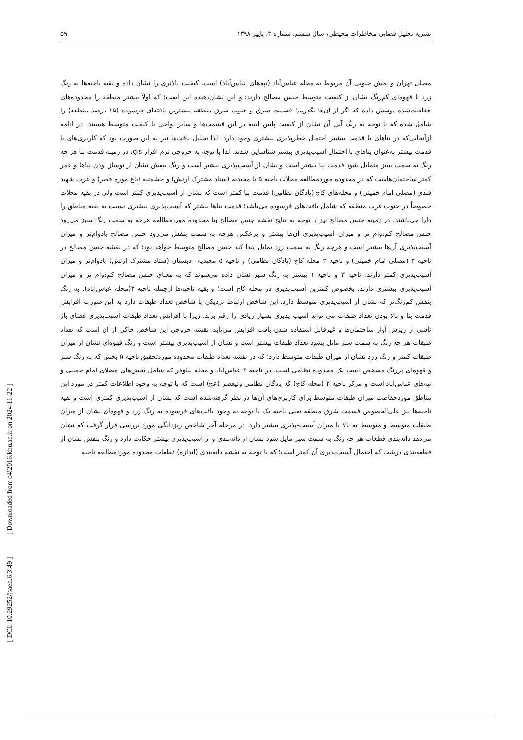نشریه تحلیل فضایی مخاطرات محیطی، سال ششم، شماره ۳، پاییز ۱۳۹۸ ۵۹
مصلی تهران و بخش جنوبی آن مربوط به محله عباس‌آباد (تپه‌های عباس‌آباد) است. کیفیت بالاتری را نشان داده و بقیه ناحیه‌ها به رنگ زرد یا قهوه‌ای کم‌رنگ نشان از کیفیت متوسط جنس مصالح دارند؛ و این نشان‌دهنده این است؛ که اولاً بیشتر منطقه را محدوده‌های حفاظت‌شده پوشش داده که اگر از آن‌ها بگذریم؛ قسمت شرق و جنوب شرق منطقه بیشترین بافته‌ای فرسوده (۱۵ درصد منطقه) را شامل شده که با توجه به رنگ آبی آن نشان از کیفیت پایین ابنیه در این قسمت‌ها و سایر نواحی با کیفیت متوسط هستند. در ادامه ازآنجایی‌که در بناهای با قدمت بیشتر احتمال خطرپذیری بیشتری وجود دارد. لذا تحلیل بافت‌ها نیز به این صورت بود که کاربری‌های با قدمت بیشتر به‌عنوان بناهای با احتمال آسیب‌پذیری بیشتر شناسایی شدند. لذا با توجه به خروجی نرم افزار gis، در زمینه قدمت بنا هر چه رنگ به سمت سبز متمایل شود قدمت بنا بیشتر است و نشان از آسیب‌پذیری بیشتر است و رنگ بنفش نشان از نوساز بودن بناها و عمر کمتر ساختمان‌هاست که در محدوده موردمطالعه محلات ناحیه ۵ یا مجیدیه (ستاد مشترک ارتش) و حشمتیه (باغ موزه قصر) و غرب شهید قندی (مصلی امام خمینی) و محله‌های کاج (پادگان نظامی) قدمت بنا کمتر است که نشان از آسیب‌پذیری کمتر است ولی در بقیه محلات خصوصاً در جنوب غرب منطقه که شامل بافت‌های فرسوده می‌باشد؛ قدمت بناها بیشتر که آسیب‌پذیری بیشتری نسبت به بقیه مناطق را دارا می‌باشند. در زمینه جنس مصالح نیز با توجه به نتایج نقشه جنس مصالح بنا محدوده موردمطالعه هرچه به سمت رنگ سبز می‌رود جنس مصالح کم‌دوام تر و میزان آسیب‌پذیری آن‌ها بیشتر و برعکس هرچه به سمت بنفش می‌رود جنس مصالح بادوام‌تر و میزان آسیب‌پذیری آن‌ها بیشتر است و هرچه رنگ به سمت زرد تمایل پیدا کند جنس مصالح متوسط خواهد بود؛ که در نقشه جنس مصالح در ناحیه ۴ (مصلی امام خمینی) و ناحیه ۲ محله کاج (پادگان نظامی) و ناحیه ۵ مجیدیه –دبستان (ستاد مشترک ارتش) بادوام‌تر و میزان آسیب‌پذیری کمتر دارند. ناحیه ۳ و ناحیه ۱ بیشتر به رنگ سبز نشان داده می‌شوند که به معنای جنس مصالح کم‌دوام تر و میزان آسیب‌پذیری بیشتری دارند. بخصوص کمترین آسیب‌پذیری در محله کاج است؛ و بقیه ناحیه‌ها ازجمله ناحیه ۲(محله عباس‌آباد). به رنگ بنفش کم‌رنگ‌تر که نشان از آسیب‌پذیری متوسط دارد. این شاخص ارتباط نزدیکی با شاخص تعداد طبقات دارد به این صورت افزایش قدمت بنا و بالا بودن تعداد طبقات می تواند آسیب پذیری بسیار زیادی را رقم بزند. زیرا با افزایش تعداد طبقات آسیب‌پذیری فضای باز ناشی از ریزش آوار ساختمان‌ها و غیرقابل استفاده شدن بافت افزایش می‌یابد. نقشه خروجی این شاخص حاکی از آن است که تعداد طبقات هر چه رنگ به سمت سبز مایل بشود تعداد طبقات بیشتر است و نشان از آسیب‌پذیری بیشتر است و رنگ قهوه‌ای نشان از میزان طبقات کمتر و رنگ زرد نشان از میزان طبقات متوسط دارد؛ که در نقشه تعداد طبقات محدوده موردتحقیق ناحیه ۵ بخش که به رنگ سبز و قهوه‌ای پررنگ مشخص است یک محدوده نظامی است. در ناحیه ۴ عباس‌آباد و محله نیلوفر که شامل بخش‌های مصلای امام خمینی و تپه‌های عباس‌آباد است و مرکز ناحیه ۲ (محله کاج) که پادگان نظامی ولیعصر (عج) است که با توجه به وجود اطلاعات کمتر در مورد این مناطق موردحفاظت میزان طبقات متوسط برای کاربری‌های آن‌ها در نظر گرفته‌شده است که نشان از آسیب‌پذیری کمتری است و بقیه ناحیه‌ها نیز علی‌الخصوص قسمت شرق منطقه یعنی ناحیه یک با توجه به وجود بافت‌های فرسوده به رنگ زرد و قهوه‌ای نشان از میزان طبقات متوسط و متوسط به بالا با میزان آسیب-پذیری بیشتر دارد. در مرحله آخر شاخص ریزدانگی مورد بررسی قرار گرفت که نشان می‌دهد دانه‌بندی قطعات هر چه رنگ به سمت سبز مایل شود نشان از دانه‌بندی و از آسیب‌پذیری بیشتر حکایت دارد و رنگ بنفش نشان از قطعه‌بندی درشت که احتمال آسیب‌پذیری آن کمتر است؛ که با توجه به نقشه دانه‌بندی (اندازه) قطعات محدوده موردمطالعه ناحیه
[ DOI: 10.29252/jsaeh.6.3.49 ] [ Downloaded from c4i2016.khu.ac.ir on 2024-11-22 ]